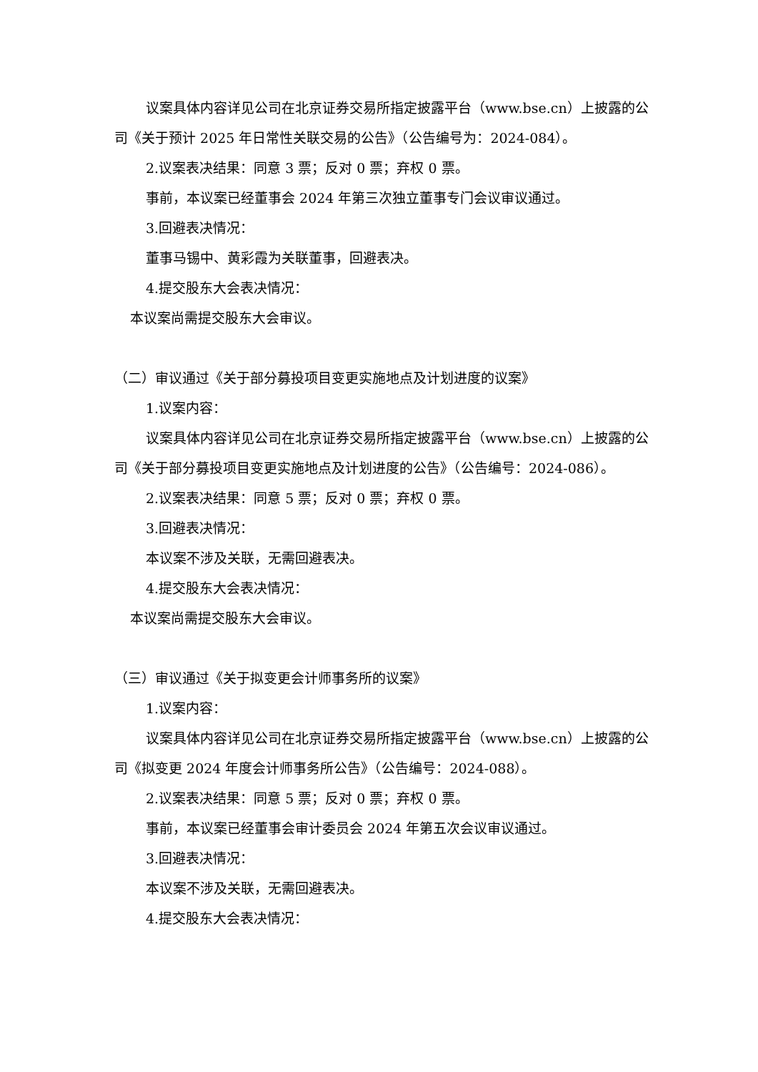议案具体内容详见公司在北京证券交易所指定披露平台（www.bse.cn）上披露的公司《关于预计 2025 年日常性关联交易的公告》（公告编号为：2024-084）。
2.议案表决结果：同意 3 票；反对 0 票；弃权 0 票。
事前，本议案已经董事会 2024 年第三次独立董事专门会议审议通过。
3.回避表决情况：
董事马锡中、黄彩霞为关联董事，回避表决。
4.提交股东大会表决情况：
本议案尚需提交股东大会审议。
（二）审议通过《关于部分募投项目变更实施地点及计划进度的议案》
1.议案内容：
议案具体内容详见公司在北京证券交易所指定披露平台（www.bse.cn）上披露的公司《关于部分募投项目变更实施地点及计划进度的公告》（公告编号：2024-086）。
2.议案表决结果：同意 5 票；反对 0 票；弃权 0 票。
3.回避表决情况：
本议案不涉及关联，无需回避表决。
4.提交股东大会表决情况：
本议案尚需提交股东大会审议。
（三）审议通过《关于拟变更会计师事务所的议案》
1.议案内容：
议案具体内容详见公司在北京证券交易所指定披露平台（www.bse.cn）上披露的公司《拟变更 2024 年度会计师事务所公告》（公告编号：2024-088）。
2.议案表决结果：同意 5 票；反对 0 票；弃权 0 票。
事前，本议案已经董事会审计委员会 2024 年第五次会议审议通过。
3.回避表决情况：
本议案不涉及关联，无需回避表决。
4.提交股东大会表决情况：